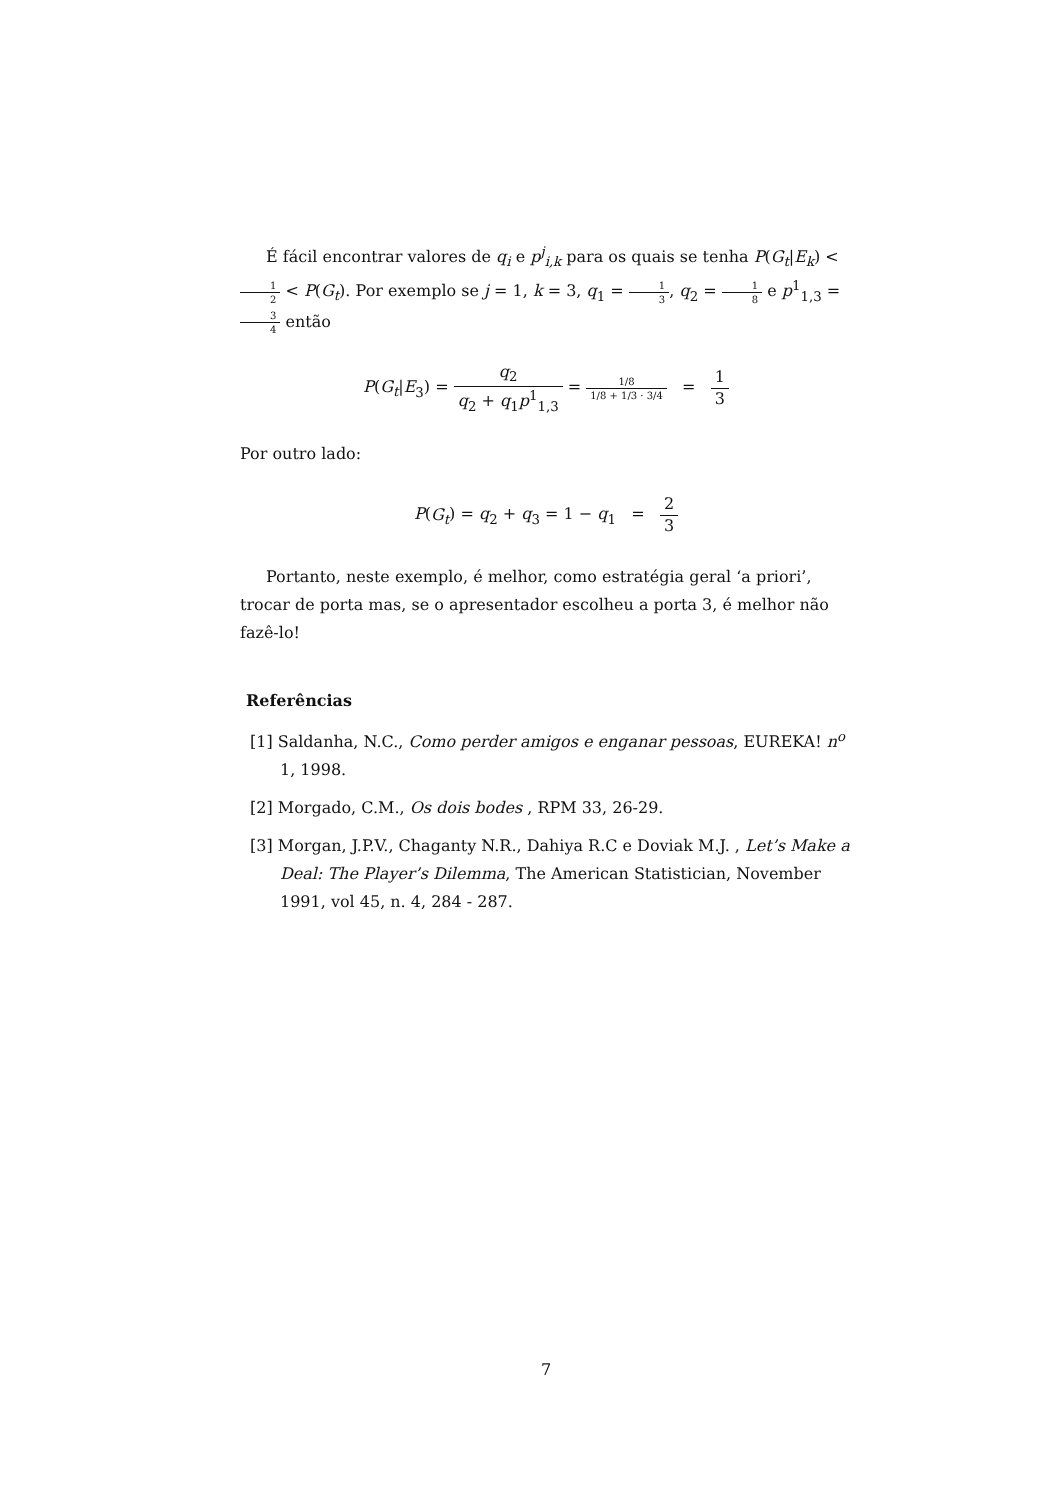É fácil encontrar valores de q<sub>i</sub> e p<sup>j</sup><sub>i,k</sub> para os quais se tenha P(G<sub>t</sub>|E<sub>k</sub>) < 1 2 < P(G<sub>t</sub>). Por exemplo se j = 1, k = 3, q<sub>1</sub> = 1 3, q<sub>2</sub> = 1 8 e p<sup>1</sup><sub>1,3</sub> = 3 4 então
P(G<sub>t</sub>|E<sub>3</sub>) = q<sub>2</sub> q<sub>2</sub> + q<sub>1</sub>p<sup>1</sup><sub>1,3</sub> = 1/8 1/8 + 1/3 · 3/4 = 1 3
Por outro lado:
P(G<sub>t</sub>) = q<sub>2</sub> + q<sub>3</sub> = 1 − q<sub>1</sub> = 2 3
Portanto, neste exemplo, é melhor, como estratégia geral ‘a priori’, trocar de porta mas, se o apresentador escolheu a porta 3, é melhor não fazê-lo!
Referências
[1] Saldanha, N.C., Como perder amigos e enganar pessoas, EUREKA! n<sup>o</sup> 1, 1998.
[2] Morgado, C.M., Os dois bodes , RPM 33, 26-29.
[3] Morgan, J.P.V., Chaganty N.R., Dahiya R.C e Doviak M.J. , Let’s Make a Deal: The Player’s Dilemma, The American Statistician, November 1991, vol 45, n. 4, 284 - 287.
7